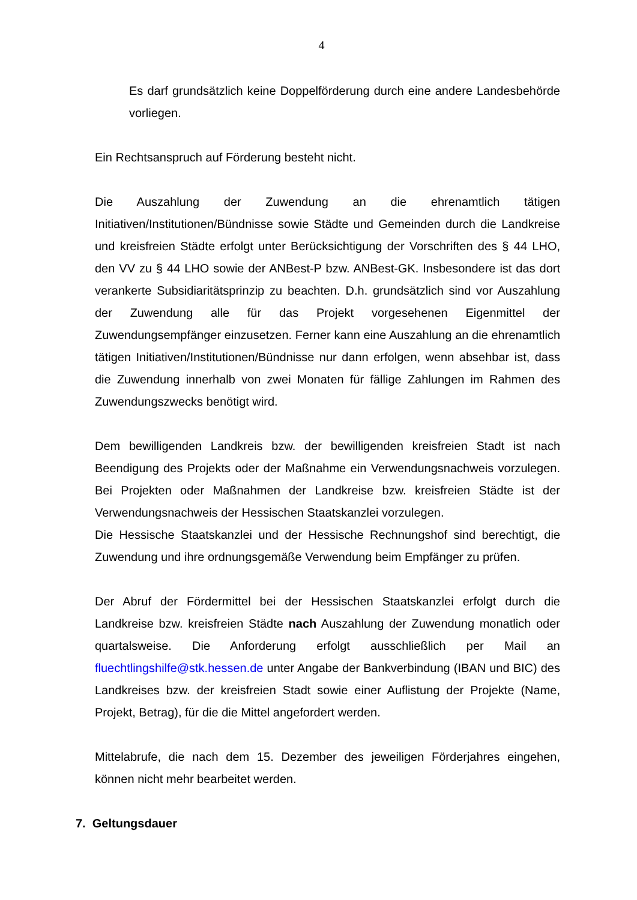4
Es darf grundsätzlich keine Doppelförderung durch eine andere Landesbehörde vorliegen.
Ein Rechtsanspruch auf Förderung besteht nicht.
Die Auszahlung der Zuwendung an die ehrenamtlich tätigen Initiativen/Institutionen/Bündnisse sowie Städte und Gemeinden durch die Landkreise und kreisfreien Städte erfolgt unter Berücksichtigung der Vorschriften des § 44 LHO, den VV zu § 44 LHO sowie der ANBest-P bzw. ANBest-GK. Insbesondere ist das dort verankerte Subsidiaritätsprinzip zu beachten. D.h. grundsätzlich sind vor Auszahlung der Zuwendung alle für das Projekt vorgesehenen Eigenmittel der Zuwendungsempfänger einzusetzen. Ferner kann eine Auszahlung an die ehrenamtlich tätigen Initiativen/Institutionen/Bündnisse nur dann erfolgen, wenn absehbar ist, dass die Zuwendung innerhalb von zwei Monaten für fällige Zahlungen im Rahmen des Zuwendungszwecks benötigt wird.
Dem bewilligenden Landkreis bzw. der bewilligenden kreisfreien Stadt ist nach Beendigung des Projekts oder der Maßnahme ein Verwendungsnachweis vorzulegen. Bei Projekten oder Maßnahmen der Landkreise bzw. kreisfreien Städte ist der Verwendungsnachweis der Hessischen Staatskanzlei vorzulegen.
Die Hessische Staatskanzlei und der Hessische Rechnungshof sind berechtigt, die Zuwendung und ihre ordnungsgemäße Verwendung beim Empfänger zu prüfen.
Der Abruf der Fördermittel bei der Hessischen Staatskanzlei erfolgt durch die Landkreise bzw. kreisfreien Städte nach Auszahlung der Zuwendung monatlich oder quartalsweise. Die Anforderung erfolgt ausschließlich per Mail an fluechtlingshilfe@stk.hessen.de unter Angabe der Bankverbindung (IBAN und BIC) des Landkreises bzw. der kreisfreien Stadt sowie einer Auflistung der Projekte (Name, Projekt, Betrag), für die die Mittel angefordert werden.
Mittelabrufe, die nach dem 15. Dezember des jeweiligen Förderjahres eingehen, können nicht mehr bearbeitet werden.
7. Geltungsdauer